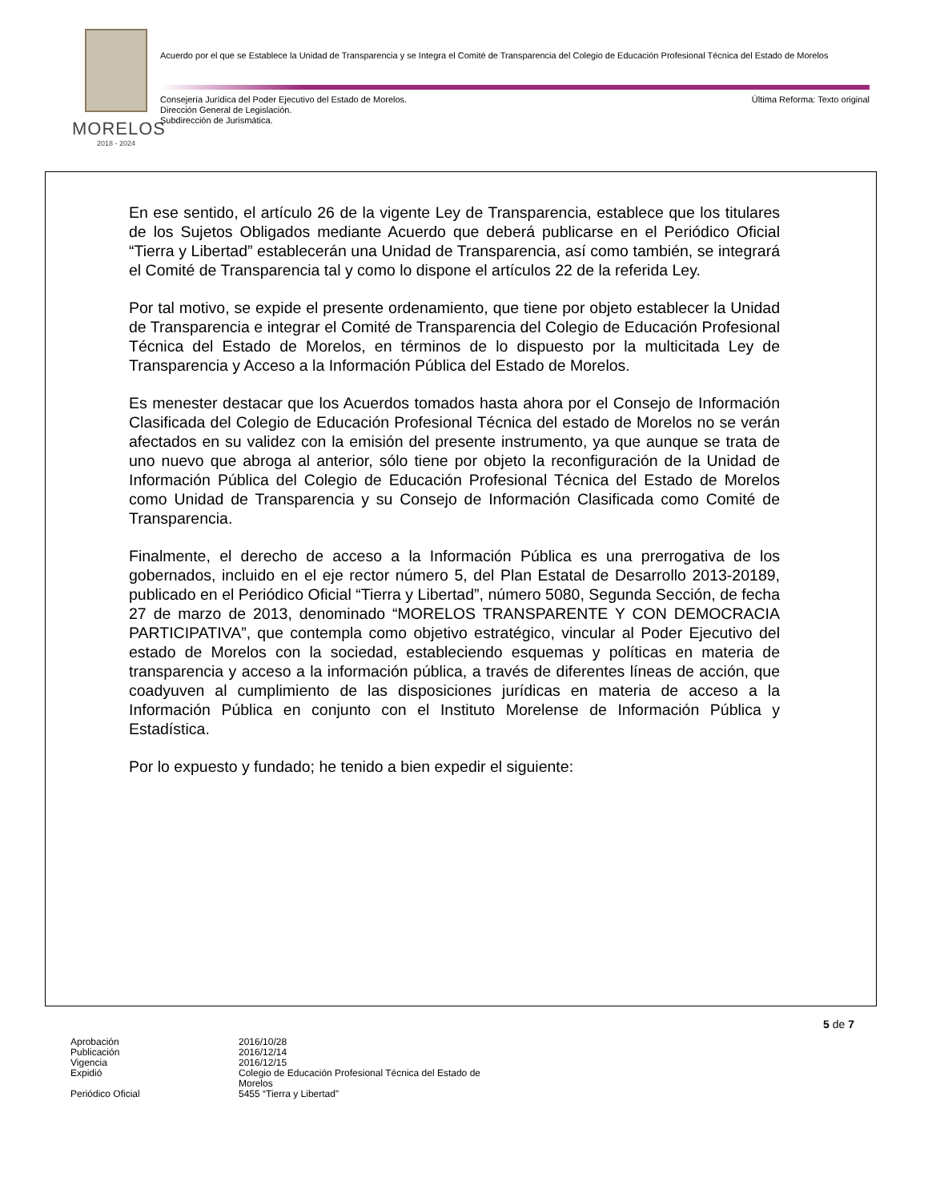MORELOS
2018 - 2024
Acuerdo por el que se Establece la Unidad de Transparencia y se Integra el Comité de Transparencia del Colegio de Educación Profesional Técnica del Estado de Morelos
Consejería Jurídica del Poder Ejecutivo del Estado de Morelos.
Dirección General de Legislación.
Subdirección de Jurismática.
Última Reforma: Texto original
En ese sentido, el artículo 26 de la vigente Ley de Transparencia, establece que los titulares de los Sujetos Obligados mediante Acuerdo que deberá publicarse en el Periódico Oficial “Tierra y Libertad” establecerán una Unidad de Transparencia, así como también, se integrará el Comité de Transparencia tal y como lo dispone el artículos 22 de la referida Ley.
Por tal motivo, se expide el presente ordenamiento, que tiene por objeto establecer la Unidad de Transparencia e integrar el Comité de Transparencia del Colegio de Educación Profesional Técnica del Estado de Morelos, en términos de lo dispuesto por la multicitada Ley de Transparencia y Acceso a la Información Pública del Estado de Morelos.
Es menester destacar que los Acuerdos tomados hasta ahora por el Consejo de Información Clasificada del Colegio de Educación Profesional Técnica del estado de Morelos no se verán afectados en su validez con la emisión del presente instrumento, ya que aunque se trata de uno nuevo que abroga al anterior, sólo tiene por objeto la reconfiguración de la Unidad de Información Pública del Colegio de Educación Profesional Técnica del Estado de Morelos como Unidad de Transparencia y su Consejo de Información Clasificada como Comité de Transparencia.
Finalmente, el derecho de acceso a la Información Pública es una prerrogativa de los gobernados, incluido en el eje rector número 5, del Plan Estatal de Desarrollo 2013-20189, publicado en el Periódico Oficial “Tierra y Libertad”, número 5080, Segunda Sección, de fecha 27 de marzo de 2013, denominado “MORELOS TRANSPARENTE Y CON DEMOCRACIA PARTICIPATIVA”, que contempla como objetivo estratégico, vincular al Poder Ejecutivo del estado de Morelos con la sociedad, estableciendo esquemas y políticas en materia de transparencia y acceso a la información pública, a través de diferentes líneas de acción, que coadyuven al cumplimiento de las disposiciones jurídicas en materia de acceso a la Información Pública en conjunto con el Instituto Morelense de Información Pública y Estadística.
Por lo expuesto y fundado; he tenido a bien expedir el siguiente:
5 de 7
| Aprobación | 2016/10/28 |
| Publicación | 2016/12/14 |
| Vigencia | 2016/12/15 |
| Expidió | Colegio de Educación Profesional Técnica del Estado de Morelos |
| Periódico Oficial | 5455 “Tierra y Libertad” |